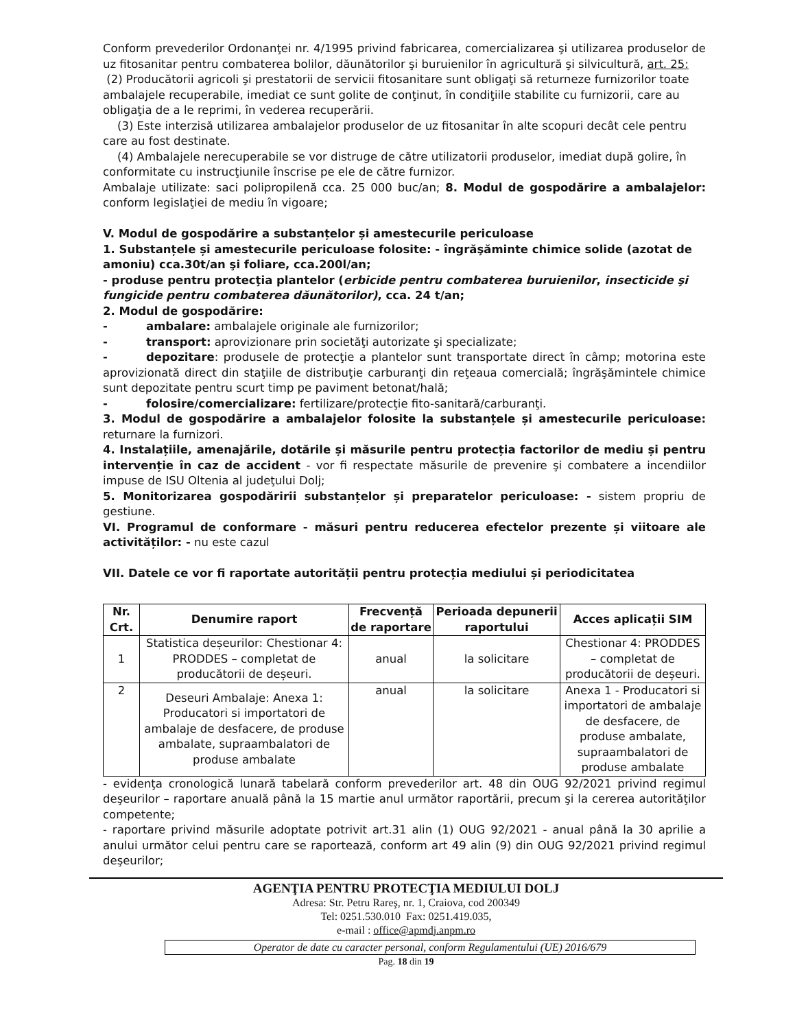Conform prevederilor Ordonanţei nr. 4/1995 privind fabricarea, comercializarea şi utilizarea produselor de uz fitosanitar pentru combaterea bolilor, dăunătorilor şi buruienilor în agricultură şi silvicultură, art. 25:
(2) Producătorii agricoli şi prestatorii de servicii fitosanitare sunt obligaţi să returneze furnizorilor toate ambalajele recuperabile, imediat ce sunt golite de conţinut, în condiţiile stabilite cu furnizorii, care au obligaţia de a le reprimi, în vederea recuperării.
(3) Este interzisă utilizarea ambalajelor produselor de uz fitosanitar în alte scopuri decât cele pentru care au fost destinate.
(4) Ambalajele nerecuperabile se vor distruge de către utilizatorii produselor, imediat după golire, în conformitate cu instrucţiunile înscrise pe ele de către furnizor.
Ambalaje utilizate: saci polipropilenă cca. 25 000 buc/an; 8. Modul de gospodărire a ambalajelor: conform legislaţiei de mediu în vigoare;
V. Modul de gospodărire a substanțelor și amestecurile periculoase
1. Substanțele și amestecurile periculoase folosite: - îngrăşăminte chimice solide (azotat de amoniu) cca.30t/an şi foliare, cca.200l/an;
- produse pentru protecţia plantelor (erbicide pentru combaterea buruienilor, insecticide şi fungicide pentru combaterea dăunătorilor), cca. 24 t/an;
2. Modul de gospodărire:
- ambalare: ambalajele originale ale furnizorilor;
- transport: aprovizionare prin societăţi autorizate şi specializate;
- depozitare: produsele de protecţie a plantelor sunt transportate direct în câmp; motorina este aprovizionată direct din staţiile de distribuţie carburanţi din reţeaua comercială; îngrăşămintele chimice sunt depozitate pentru scurt timp pe paviment betonat/hală;
- folosire/comercializare: fertilizare/protecţie fito-sanitară/carburanţi.
3. Modul de gospodărire a ambalajelor folosite la substanțele și amestecurile periculoase: returnare la furnizori.
4. Instalațiile, amenajările, dotările și măsurile pentru protecția factorilor de mediu și pentru intervenție în caz de accident - vor fi respectate măsurile de prevenire şi combatere a incendiilor impuse de ISU Oltenia al judeţului Dolj;
5. Monitorizarea gospodăririi substanțelor și preparatelor periculoase: - sistem propriu de gestiune.
VI. Programul de conformare - măsuri pentru reducerea efectelor prezente și viitoare ale activităților: - nu este cazul
VII. Datele ce vor fi raportate autorității pentru protecția mediului și periodicitatea
| Nr. Crt. | Denumire raport | Frecvență de raportare | Perioada depunerii raportului | Acces aplicații SIM |
| --- | --- | --- | --- | --- |
| 1 | Statistica deșeurilor: Chestionar 4: PRODDES – completat de producătorii de deșeuri. | anual | la solicitare | Chestionar 4: PRODDES – completat de producătorii de deșeuri. |
| 2 | Deseuri Ambalaje: Anexa 1: Producatori si importatori de ambalaje de desfacere, de produse ambalate, supraambalatori de produse ambalate | anual | la solicitare | Anexa 1 - Producatori si importatori de ambalaje de desfacere, de produse ambalate, supraambalatori de produse ambalate |
- evidenţa cronologică lunară tabelară conform prevederilor art. 48 din OUG 92/2021 privind regimul deşeurilor – raportare anuală până la 15 martie anul următor raportării, precum şi la cererea autorităţilor competente;
- raportare privind măsurile adoptate potrivit art.31 alin (1) OUG 92/2021 - anual până la 30 aprilie a anului următor celui pentru care se raportează, conform art 49 alin (9) din OUG 92/2021 privind regimul deşeurilor;
AGENŢIA PENTRU PROTECŢIA MEDIULUI DOLJ
Adresa: Str. Petru Rareş, nr. 1, Craiova, cod 200349
Tel: 0251.530.010 Fax: 0251.419.035,
e-mail : office@apmdj.anpm.ro
Operator de date cu caracter personal, conform Regulamentului (UE) 2016/679
Pag. 18 din 19